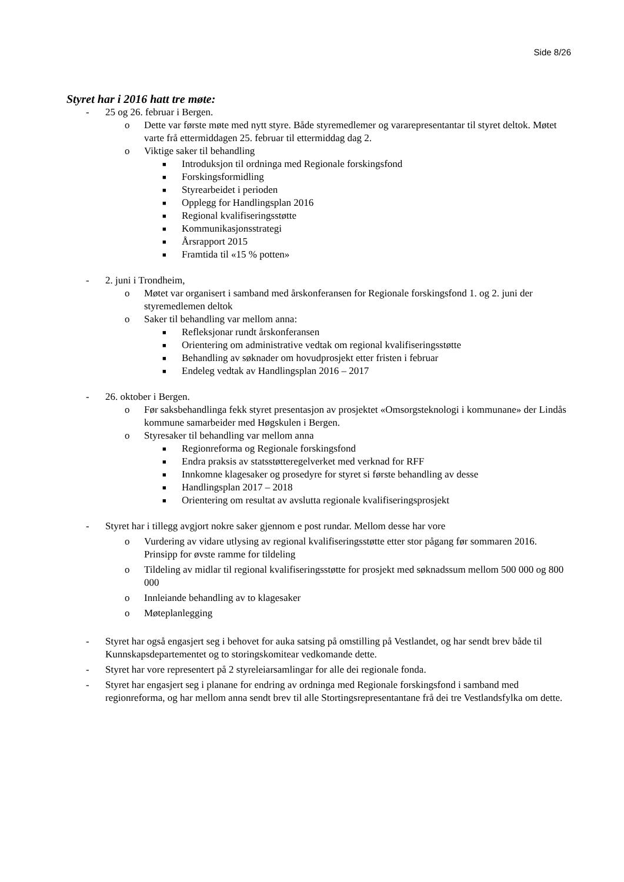Side 8/26
Styret har i 2016 hatt tre møte:
- 25 og 26. februar i Bergen.
o Dette var første møte med nytt styre. Både styremedlemer og vararepresentantar til styret deltok. Møtet varte frå ettermiddagen 25. februar til ettermiddag dag 2.
o Viktige saker til behandling
■ Introduksjon til ordninga med Regionale forskingsfond
■ Forskingsformidling
■ Styrearbeidet i perioden
■ Opplegg for Handlingsplan 2016
■ Regional kvalifiseringsstøtte
■ Kommunikasjonsstrategi
■ Årsrapport 2015
■ Framtida til «15 % potten»
- 2. juni i Trondheim,
o Møtet var organisert i samband med årskonferansen for Regionale forskingsfond 1. og 2. juni der styremedlemen deltok
o Saker til behandling var mellom anna:
■ Refleksjonar rundt årskonferansen
■ Orientering om administrative vedtak om regional kvalifiseringsstøtte
■ Behandling av søknader om hovudprosjekt etter fristen i februar
■ Endeleg vedtak av Handlingsplan 2016 – 2017
- 26. oktober i Bergen.
o Før saksbehandlinga fekk styret presentasjon av prosjektet «Omsorgsteknologi i kommunane» der Lindås kommune samarbeider med Høgskulen i Bergen.
o Styresaker til behandling var mellom anna
■ Regionreforma og Regionale forskingsfond
■ Endra praksis av statsstøtteregelverket med verknad for RFF
■ Innkomne klagesaker og prosedyre for styret si første behandling av desse
■ Handlingsplan 2017 – 2018
■ Orientering om resultat av avslutta regionale kvalifiseringsprosjekt
- Styret har i tillegg avgjort nokre saker gjennom e post rundar. Mellom desse har vore
o Vurdering av vidare utlysing av regional kvalifiseringsstøtte etter stor pågang før sommaren 2016. Prinsipp for øvste ramme for tildeling
o Tildeling av midlar til regional kvalifiseringsstøtte for prosjekt med søknadssum mellom 500 000 og 800 000
o Innleiande behandling av to klagesaker
o Møteplanlegging
- Styret har også engasjert seg i behovet for auka satsing på omstilling på Vestlandet, og har sendt brev både til Kunnskapsdepartementet og to storingskomitear vedkomande dette.
- Styret har vore representert på 2 styreleiarsamlingar for alle dei regionale fonda.
- Styret har engasjert seg i planane for endring av ordninga med Regionale forskingsfond i samband med regionreforma, og har mellom anna sendt brev til alle Stortingsrepresentantane frå dei tre Vestlandsfylka om dette.